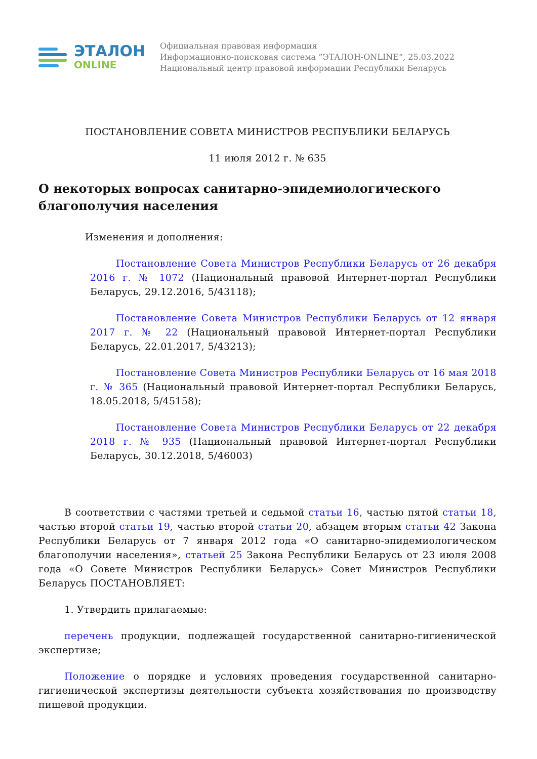ЭТАЛОН
ONLINE
Официальная правовая информация
Информационно-поисковая система ”ЭТАЛОН-ONLINE“, 25.03.2022
Национальный центр правовой информации Республики Беларусь
ПОСТАНОВЛЕНИЕ СОВЕТА МИНИСТРОВ РЕСПУБЛИКИ БЕЛАРУСЬ
11 июля 2012 г. № 635
О некоторых вопросах санитарно-эпидемиологического благополучия населения
Изменения и дополнения:
Постановление Совета Министров Республики Беларусь от 26 декабря 2016 г. № 1072 (Национальный правовой Интернет-портал Республики Беларусь, 29.12.2016, 5/43118);
Постановление Совета Министров Республики Беларусь от 12 января 2017 г. № 22 (Национальный правовой Интернет-портал Республики Беларусь, 22.01.2017, 5/43213);
Постановление Совета Министров Республики Беларусь от 16 мая 2018 г. № 365 (Национальный правовой Интернет-портал Республики Беларусь, 18.05.2018, 5/45158);
Постановление Совета Министров Республики Беларусь от 22 декабря 2018 г. № 935 (Национальный правовой Интернет-портал Республики Беларусь, 30.12.2018, 5/46003)
В соответствии с частями третьей и седьмой статьи 16, частью пятой статьи 18, частью второй статьи 19, частью второй статьи 20, абзацем вторым статьи 42 Закона Республики Беларусь от 7 января 2012 года «О санитарно-эпидемиологическом благополучии населения», статьей 25 Закона Республики Беларусь от 23 июля 2008 года «О Совете Министров Республики Беларусь» Совет Министров Республики Беларусь ПОСТАНОВЛЯЕТ:
1. Утвердить прилагаемые:
перечень продукции, подлежащей государственной санитарно-гигиенической экспертизе;
Положение о порядке и условиях проведения государственной санитарно-гигиенической экспертизы деятельности субъекта хозяйствования по производству пищевой продукции.